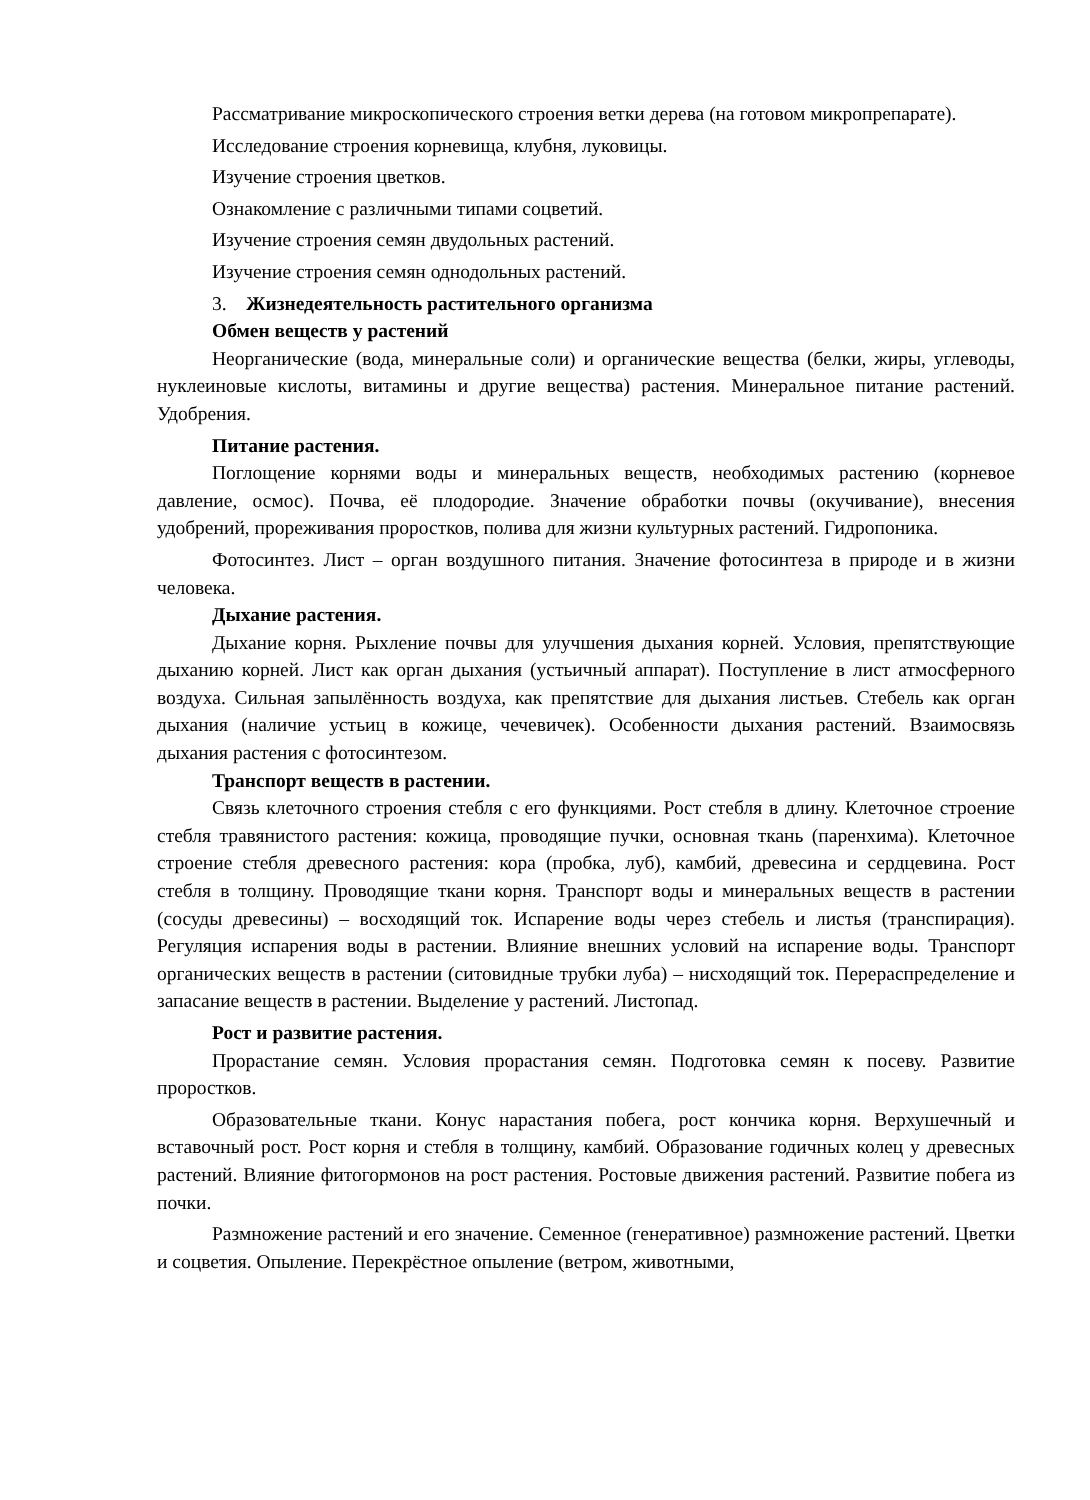Рассматривание микроскопического строения ветки дерева (на готовом микропрепарате).
Исследование строения корневища, клубня, луковицы.
Изучение строения цветков.
Ознакомление с различными типами соцветий.
Изучение строения семян двудольных растений.
Изучение строения семян однодольных растений.
3. Жизнедеятельность растительного организма
Обмен веществ у растений
Неорганические (вода, минеральные соли) и органические вещества (белки, жиры, углеводы, нуклеиновые кислоты, витамины и другие вещества) растения. Минеральное питание растений. Удобрения.
Питание растения.
Поглощение корнями воды и минеральных веществ, необходимых растению (корневое давление, осмос). Почва, её плодородие. Значение обработки почвы (окучивание), внесения удобрений, прореживания проростков, полива для жизни культурных растений. Гидропоника.
Фотосинтез. Лист – орган воздушного питания. Значение фотосинтеза в природе и в жизни человека.
Дыхание растения.
Дыхание корня. Рыхление почвы для улучшения дыхания корней. Условия, препятствующие дыханию корней. Лист как орган дыхания (устьичный аппарат). Поступление в лист атмосферного воздуха. Сильная запылённость воздуха, как препятствие для дыхания листьев. Стебель как орган дыхания (наличие устьиц в кожице, чечевичек). Особенности дыхания растений. Взаимосвязь дыхания растения с фотосинтезом.
Транспорт веществ в растении.
Связь клеточного строения стебля с его функциями. Рост стебля в длину. Клеточное строение стебля травянистого растения: кожица, проводящие пучки, основная ткань (паренхима). Клеточное строение стебля древесного растения: кора (пробка, луб), камбий, древесина и сердцевина. Рост стебля в толщину. Проводящие ткани корня. Транспорт воды и минеральных веществ в растении (сосуды древесины) – восходящий ток. Испарение воды через стебель и листья (транспирация). Регуляция испарения воды в растении. Влияние внешних условий на испарение воды. Транспорт органических веществ в растении (ситовидные трубки луба) – нисходящий ток. Перераспределение и запасание веществ в растении. Выделение у растений. Листопад.
Рост и развитие растения.
Прорастание семян. Условия прорастания семян. Подготовка семян к посеву. Развитие проростков.
Образовательные ткани. Конус нарастания побега, рост кончика корня. Верхушечный и вставочный рост. Рост корня и стебля в толщину, камбий. Образование годичных колец у древесных растений. Влияние фитогормонов на рост растения. Ростовые движения растений. Развитие побега из почки.
Размножение растений и его значение. Семенное (генеративное) размножение растений. Цветки и соцветия. Опыление. Перекрёстное опыление (ветром, животными,